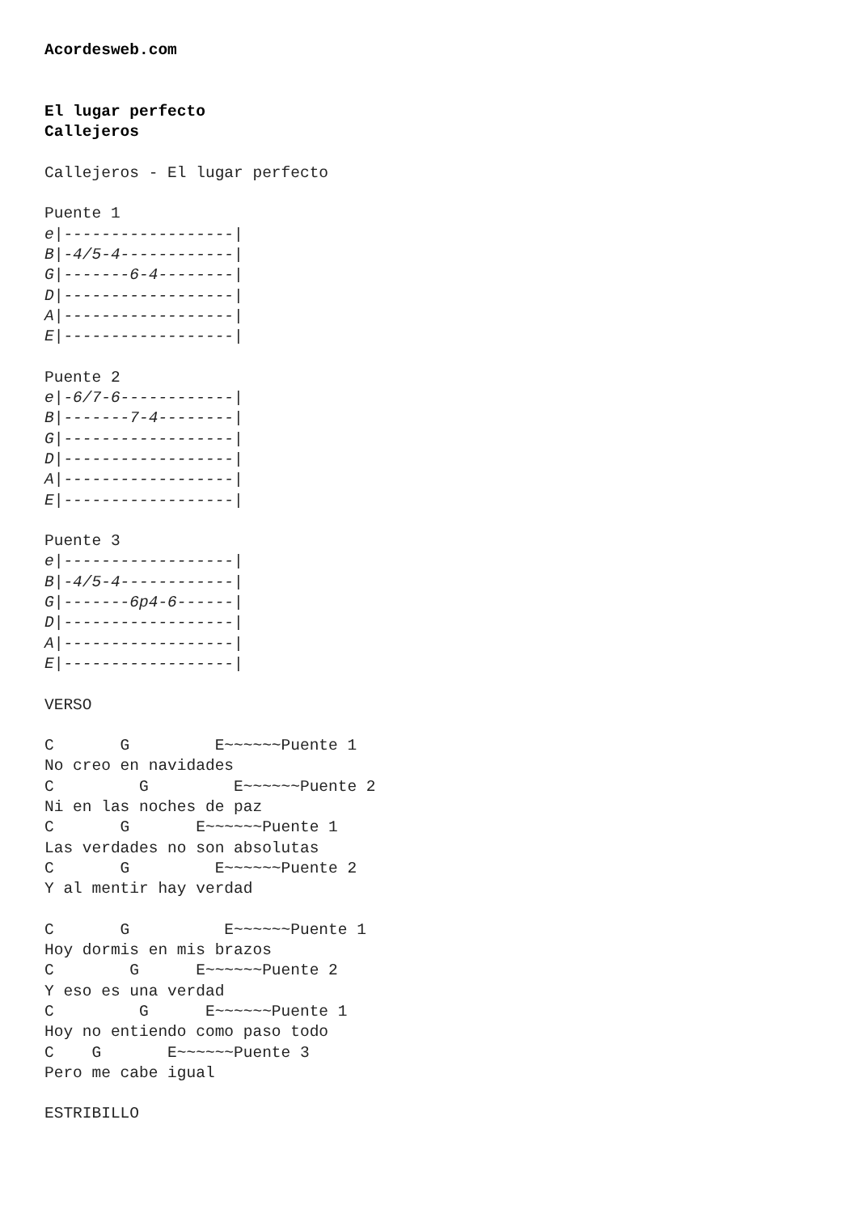Acordesweb.com


El lugar perfecto
Callejeros

Callejeros - El lugar perfecto

Puente 1
e|------------------|
B|-4/5-4------------|
G|-------6-4--------|
D|------------------|
A|------------------|
E|------------------|

Puente 2
e|-6/7-6------------|
B|-------7-4--------|
G|------------------|
D|------------------|
A|------------------|
E|------------------|

Puente 3
e|------------------|
B|-4/5-4------------|
G|-------6p4-6------|
D|------------------|
A|------------------|
E|------------------|

VERSO

C       G         E~~~~~~Puente 1
No creo en navidades
C         G         E~~~~~~Puente 2
Ni en las noches de paz
C       G       E~~~~~~Puente 1
Las verdades no son absolutas
C       G         E~~~~~~Puente 2
Y al mentir hay verdad

C       G          E~~~~~~Puente 1
Hoy dormis en mis brazos
C        G      E~~~~~~Puente 2
Y eso es una verdad
C         G      E~~~~~~Puente 1
Hoy no entiendo como paso todo
C    G       E~~~~~~Puente 3
Pero me cabe igual

ESTRIBILLO